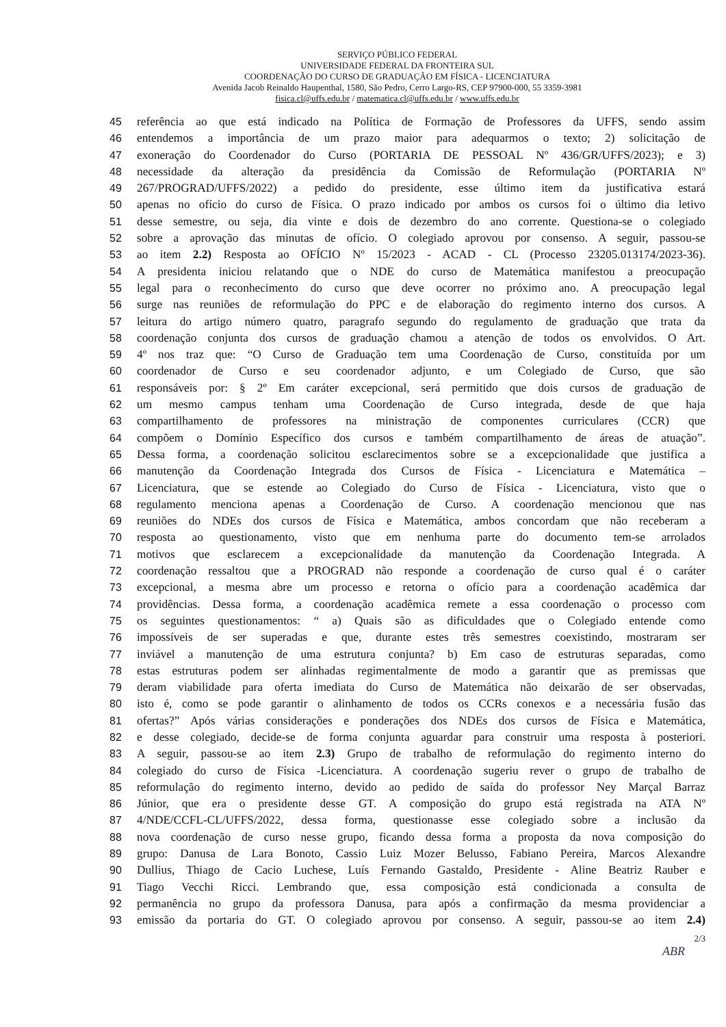SERVIÇO PÚBLICO FEDERAL
UNIVERSIDADE FEDERAL DA FRONTEIRA SUL
COORDENAÇÃO DO CURSO DE GRADUAÇÃO EM FÍSICA - LICENCIATURA
Avenida Jacob Reinaldo Haupenthal, 1580, São Pedro, Cerro Largo-RS, CEP 97900-000, 55 3359-3981
fisica.cl@uffs.edu.br / matematica.cl@uffs.edu.br / www.uffs.edu.br
45 referência ao que está indicado na Política de Formação de Professores da UFFS, sendo assim
46 entendemos a importância de um prazo maior para adequarmos o texto; 2) solicitação de
47 exoneração do Coordenador do Curso (PORTARIA DE PESSOAL Nº 436/GR/UFFS/2023); e 3)
48 necessidade da alteração da presidência da Comissão de Reformulação (PORTARIA Nº
49 267/PROGRAD/UFFS/2022) a pedido do presidente, esse último item da justificativa estará
50 apenas no ofício do curso de Física. O prazo indicado por ambos os cursos foi o último dia letivo
51 desse semestre, ou seja, dia vinte e dois de dezembro do ano corrente. Questiona-se o colegiado
52 sobre a aprovação das minutas de ofício. O colegiado aprovou por consenso. A seguir, passou-se
53 ao item 2.2) Resposta ao OFÍCIO Nº 15/2023 - ACAD - CL (Processo 23205.013174/2023-36).
54 A presidenta iniciou relatando que o NDE do curso de Matemática manifestou a preocupação
55 legal para o reconhecimento do curso que deve ocorrer no próximo ano. A preocupação legal
56 surge nas reuniões de reformulação do PPC e de elaboração do regimento interno dos cursos. A
57 leitura do artigo número quatro, paragrafo segundo do regulamento de graduação que trata da
58 coordenação conjunta dos cursos de graduação chamou a atenção de todos os envolvidos. O Art.
59 4º nos traz que: “O Curso de Graduação tem uma Coordenação de Curso, constituída por um
60 coordenador de Curso e seu coordenador adjunto, e um Colegiado de Curso, que são
61 responsáveis por: § 2º Em caráter excepcional, será permitido que dois cursos de graduação de
62 um mesmo campus tenham uma Coordenação de Curso integrada, desde de que haja
63 compartilhamento de professores na ministração de componentes curriculares (CCR) que
64 compõem o Domínio Específico dos cursos e também compartilhamento de áreas de atuação”.
65 Dessa forma, a coordenação solicitou esclarecimentos sobre se a excepcionalidade que justifica a
66 manutenção da Coordenação Integrada dos Cursos de Física - Licenciatura e Matemática –
67 Licenciatura, que se estende ao Colegiado do Curso de Física - Licenciatura, visto que o
68 regulamento menciona apenas a Coordenação de Curso. A coordenação mencionou que nas
69 reuniões do NDEs dos cursos de Física e Matemática, ambos concordam que não receberam a
70 resposta ao questionamento, visto que em nenhuma parte do documento tem-se arrolados
71 motivos que esclarecem a excepcionalidade da manutenção da Coordenação Integrada. A
72 coordenação ressaltou que a PROGRAD não responde a coordenação de curso qual é o caráter
73 excepcional, a mesma abre um processo e retorna o ofício para a coordenação acadêmica dar
74 providências. Dessa forma, a coordenação acadêmica remete a essa coordenação o processo com
75 os seguintes questionamentos: “ a) Quais são as dificuldades que o Colegiado entende como
76 impossíveis de ser superadas e que, durante estes três semestres coexistindo, mostraram ser
77 inviável a manutenção de uma estrutura conjunta? b) Em caso de estruturas separadas, como
78 estas estruturas podem ser alinhadas regimentalmente de modo a garantir que as premissas que
79 deram viabilidade para oferta imediata do Curso de Matemática não deixarão de ser observadas,
80 isto é, como se pode garantir o alinhamento de todos os CCRs conexos e a necessária fusão das
81 ofertas?” Após várias considerações e ponderações dos NDEs dos cursos de Física e Matemática,
82 e desse colegiado, decide-se de forma conjunta aguardar para construir uma resposta à posteriori.
83 A seguir, passou-se ao item 2.3) Grupo de trabalho de reformulação do regimento interno do
84 colegiado do curso de Física -Licenciatura. A coordenação sugeriu rever o grupo de trabalho de
85 reformulação do regimento interno, devido ao pedido de saída do professor Ney Marçal Barraz
86 Júnior, que era o presidente desse GT. A composição do grupo está registrada na ATA Nº
87 4/NDE/CCFL-CL/UFFS/2022, dessa forma, questionasse esse colegiado sobre a inclusão da
88 nova coordenação de curso nesse grupo, ficando dessa forma a proposta da nova composição do
89 grupo: Danusa de Lara Bonoto, Cassio Luiz Mozer Belusso, Fabiano Pereira, Marcos Alexandre
90 Dullius, Thiago de Cacio Luchese, Luís Fernando Gastaldo, Presidente - Aline Beatriz Rauber e
91 Tiago Vecchi Ricci. Lembrando que, essa composição está condicionada a consulta de
92 permanência no grupo da professora Danusa, para após a confirmação da mesma providenciar a
93 emissão da portaria do GT. O colegiado aprovou por consenso. A seguir, passou-se ao item 2.4)
2/3
ABR